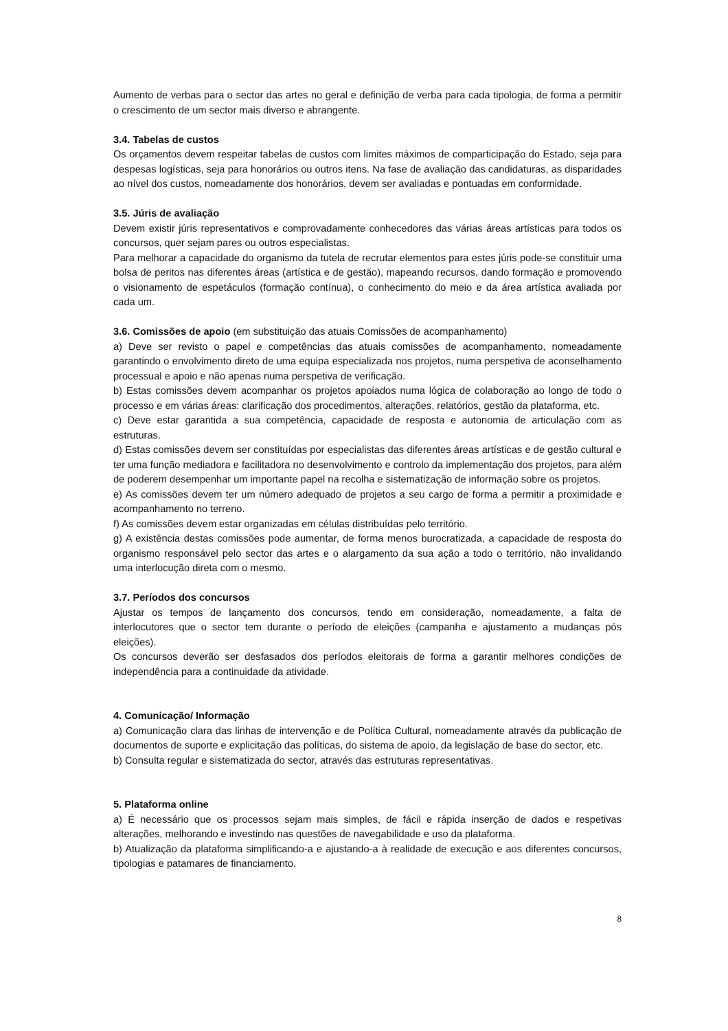Aumento de verbas para o sector das artes no geral e definição de verba para cada tipologia, de forma a permitir o crescimento de um sector mais diverso e abrangente.
3.4. Tabelas de custos
Os orçamentos devem respeitar tabelas de custos com limites máximos de comparticipação do Estado, seja para despesas logísticas, seja para honorários ou outros itens. Na fase de avaliação das candidaturas, as disparidades ao nível dos custos, nomeadamente dos honorários, devem ser avaliadas e pontuadas em conformidade.
3.5. Júris de avaliação
Devem existir júris representativos e comprovadamente conhecedores das várias áreas artísticas para todos os concursos, quer sejam pares ou outros especialistas.
Para melhorar a capacidade do organismo da tutela de recrutar elementos para estes júris pode-se constituir uma bolsa de peritos nas diferentes áreas (artística e de gestão), mapeando recursos, dando formação e promovendo o visionamento de espetáculos (formação contínua), o conhecimento do meio e da área artística avaliada por cada um.
3.6. Comissões de apoio (em substituição das atuais Comissões de acompanhamento)
a) Deve ser revisto o papel e competências das atuais comissões de acompanhamento, nomeadamente garantindo o envolvimento direto de uma equipa especializada nos projetos, numa perspetiva de aconselhamento processual e apoio e não apenas numa perspetiva de verificação.
b) Estas comissões devem acompanhar os projetos apoiados numa lógica de colaboração ao longo de todo o processo e em várias áreas: clarificação dos procedimentos, alterações, relatórios, gestão da plataforma, etc.
c) Deve estar garantida a sua competência, capacidade de resposta e autonomia de articulação com as estruturas.
d) Estas comissões devem ser constituídas por especialistas das diferentes áreas artísticas e de gestão cultural e ter uma função mediadora e facilitadora no desenvolvimento e controlo da implementação dos projetos, para além de poderem desempenhar um importante papel na recolha e sistematização de informação sobre os projetos.
e) As comissões devem ter um número adequado de projetos a seu cargo de forma a permitir a proximidade e acompanhamento no terreno.
f) As comissões devem estar organizadas em células distribuídas pelo território.
g) A existência destas comissões pode aumentar, de forma menos burocratizada, a capacidade de resposta do organismo responsável pelo sector das artes e o alargamento da sua ação a todo o território, não invalidando uma interlocução direta com o mesmo.
3.7. Períodos dos concursos
Ajustar os tempos de lançamento dos concursos, tendo em consideração, nomeadamente, a falta de interlocutores que o sector tem durante o período de eleições (campanha e ajustamento a mudanças pós eleições).
Os concursos deverão ser desfasados dos períodos eleitorais de forma a garantir melhores condições de independência para a continuidade da atividade.
4. Comunicação/ Informação
a) Comunicação clara das linhas de intervenção e de Política Cultural, nomeadamente através da publicação de documentos de suporte e explicitação das políticas, do sistema de apoio, da legislação de base do sector, etc.
b) Consulta regular e sistematizada do sector, através das estruturas representativas.
5. Plataforma online
a) É necessário que os processos sejam mais simples, de fácil e rápida inserção de dados e respetivas alterações, melhorando e investindo nas questões de navegabilidade e uso da plataforma.
b) Atualização da plataforma simplificando-a e ajustando-a à realidade de execução e aos diferentes concursos, tipologias e patamares de financiamento.
8